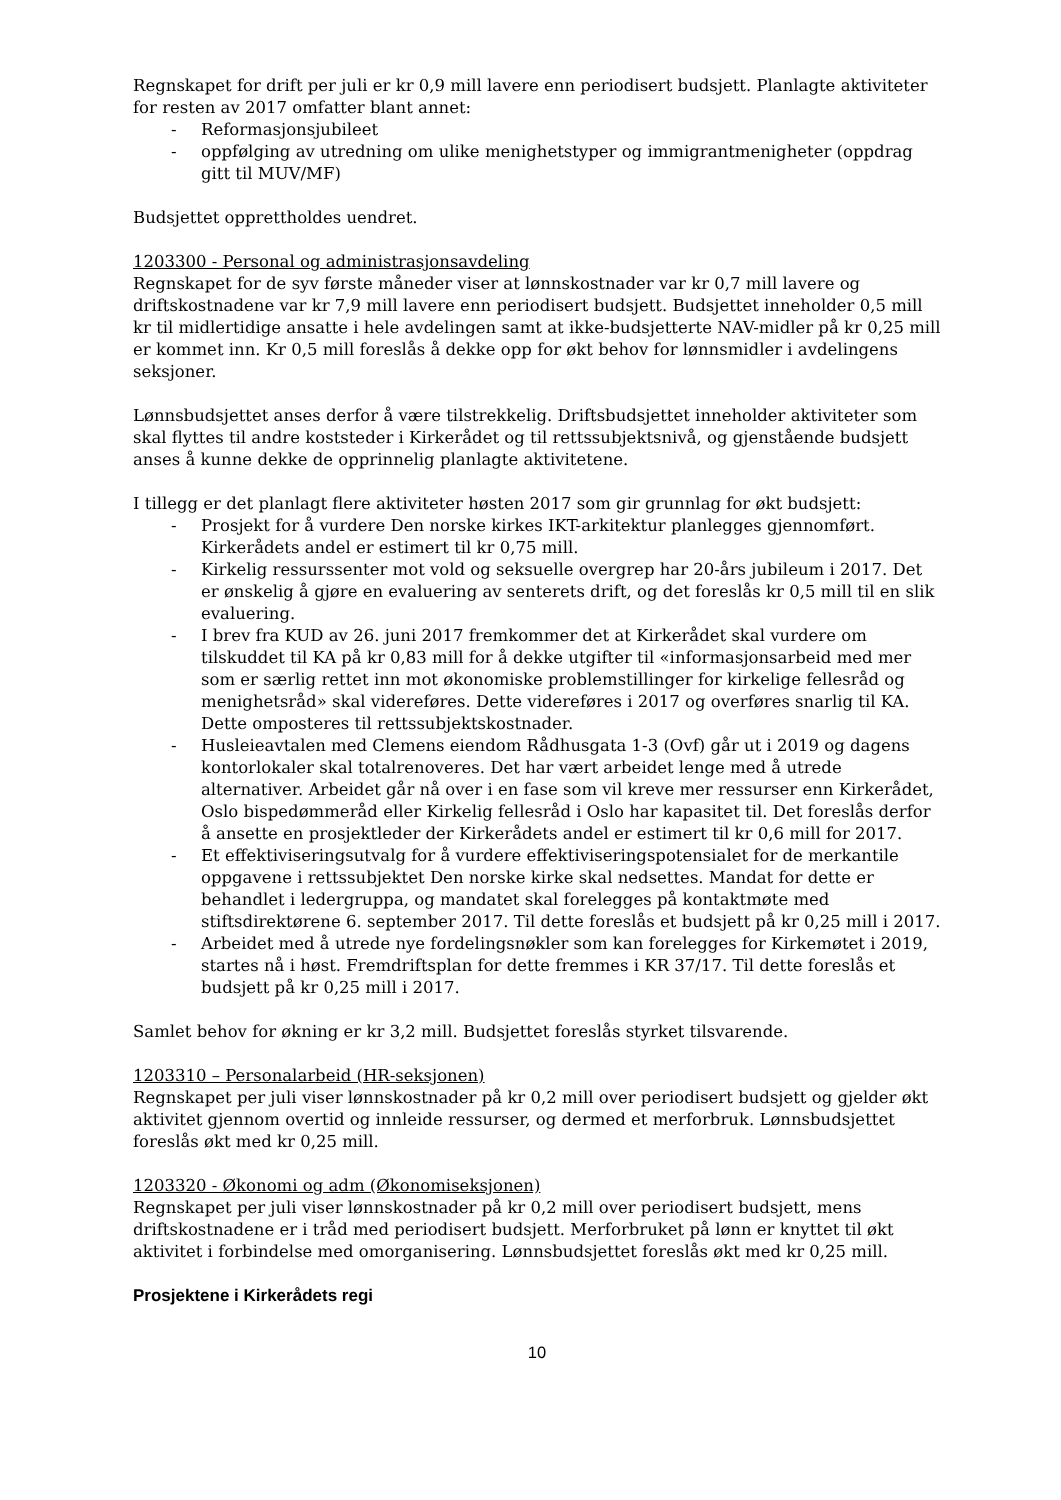Regnskapet for drift per juli er kr 0,9 mill lavere enn periodisert budsjett. Planlagte aktiviteter for resten av 2017 omfatter blant annet:
- Reformasjonsjubileet
- oppfølging av utredning om ulike menighetstyper og immigrantmenigheter (oppdrag gitt til MUV/MF)
Budsjettet opprettholdes uendret.
1203300 - Personal og administrasjonsavdeling
Regnskapet for de syv første måneder viser at lønnskostnader var kr 0,7 mill lavere og driftskostnadene var kr 7,9 mill lavere enn periodisert budsjett. Budsjettet inneholder 0,5 mill kr til midlertidige ansatte i hele avdelingen samt at ikke-budsjetterte NAV-midler på kr 0,25 mill er kommet inn. Kr 0,5 mill foreslås å dekke opp for økt behov for lønnsmidler i avdelingens seksjoner.
Lønnsbudsjettet anses derfor å være tilstrekkelig. Driftsbudsjettet inneholder aktiviteter som skal flyttes til andre koststeder i Kirkerådet og til rettssubjektsnivå, og gjenstående budsjett anses å kunne dekke de opprinnelig planlagte aktivitetene.
I tillegg er det planlagt flere aktiviteter høsten 2017 som gir grunnlag for økt budsjett:
- Prosjekt for å vurdere Den norske kirkes IKT-arkitektur planlegges gjennomført. Kirkerådets andel er estimert til kr 0,75 mill.
- Kirkelig ressurssenter mot vold og seksuelle overgrep har 20-års jubileum i 2017. Det er ønskelig å gjøre en evaluering av senterets drift, og det foreslås kr 0,5 mill til en slik evaluering.
- I brev fra KUD av 26. juni 2017 fremkommer det at Kirkerådet skal vurdere om tilskuddet til KA på kr 0,83 mill for å dekke utgifter til «informasjonsarbeid med mer som er særlig rettet inn mot økonomiske problemstillinger for kirkelige fellesråd og menighetsråd» skal videreføres. Dette videreføres i 2017 og overføres snarlig til KA. Dette omposteres til rettssubjektskostnader.
- Husleieavtalen med Clemens eiendom Rådhusgata 1-3 (Ovf) går ut i 2019 og dagens kontorlokaler skal totalrenoveres. Det har vært arbeidet lenge med å utrede alternativer. Arbeidet går nå over i en fase som vil kreve mer ressurser enn Kirkerådet, Oslo bispedømmeråd eller Kirkelig fellesråd i Oslo har kapasitet til. Det foreslås derfor å ansette en prosjektleder der Kirkerådets andel er estimert til kr 0,6 mill for 2017.
- Et effektiviseringsutvalg for å vurdere effektiviseringspotensialet for de merkantile oppgavene i rettssubjektet Den norske kirke skal nedsettes. Mandat for dette er behandlet i ledergruppa, og mandatet skal forelegges på kontaktmøte med stiftsdirektørene 6. september 2017. Til dette foreslås et budsjett på kr 0,25 mill i 2017.
- Arbeidet med å utrede nye fordelingsnøkler som kan forelegges for Kirkemøtet i 2019, startes nå i høst. Fremdriftsplan for dette fremmes i KR 37/17. Til dette foreslås et budsjett på kr 0,25 mill i 2017.
Samlet behov for økning er kr 3,2 mill. Budsjettet foreslås styrket tilsvarende.
1203310 – Personalarbeid (HR-seksjonen)
Regnskapet per juli viser lønnskostnader på kr 0,2 mill over periodisert budsjett og gjelder økt aktivitet gjennom overtid og innleide ressurser, og dermed et merforbruk. Lønnsbudsjettet foreslås økt med kr 0,25 mill.
1203320 - Økonomi og adm (Økonomiseksjonen)
Regnskapet per juli viser lønnskostnader på kr 0,2 mill over periodisert budsjett, mens driftskostnadene er i tråd med periodisert budsjett. Merforbruket på lønn er knyttet til økt aktivitet i forbindelse med omorganisering. Lønnsbudsjettet foreslås økt med kr 0,25 mill.
Prosjektene i Kirkerådets regi
10